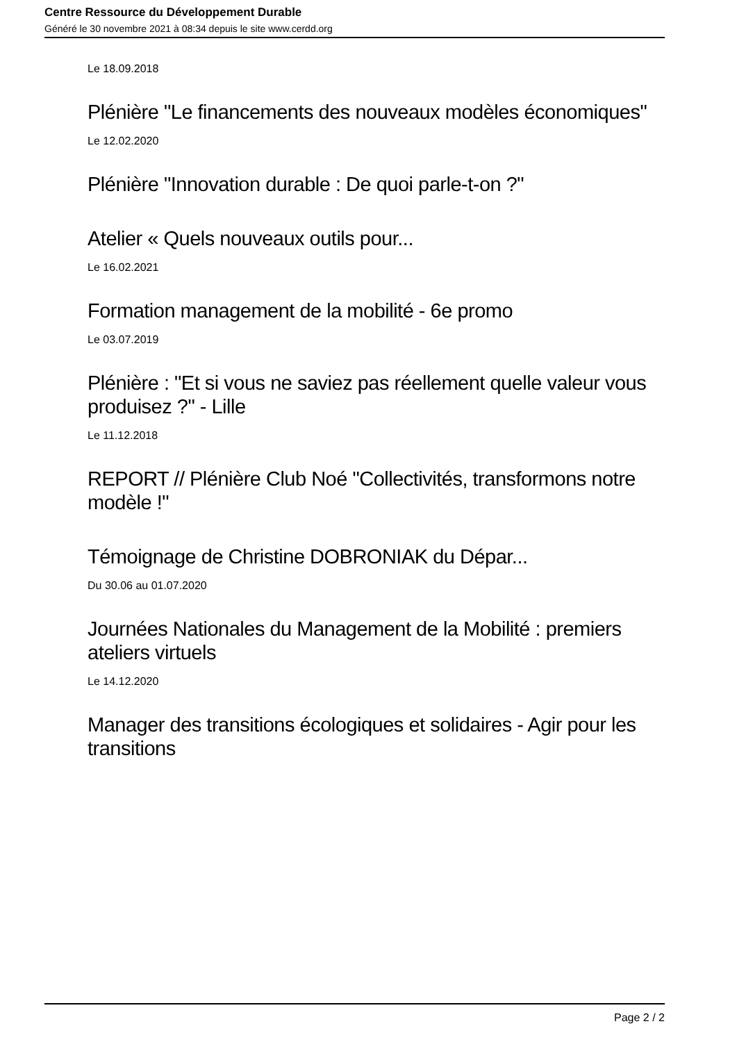Centre Ressource du Développement Durable
Généré le 30 novembre 2021 à 08:34 depuis le site www.cerdd.org
Le 18.09.2018
Plénière "Le financements des nouveaux modèles économiques"
Le 12.02.2020
Plénière "Innovation durable : De quoi parle-t-on ?"
Atelier « Quels nouveaux outils pour...
Le 16.02.2021
Formation management de la mobilité - 6e promo
Le 03.07.2019
Plénière : "Et si vous ne saviez pas réellement quelle valeur vous produisez ?" - Lille
Le 11.12.2018
REPORT // Plénière Club Noé "Collectivités, transformons notre modèle !"
Témoignage de Christine DOBRONIAK du Dépar...
Du 30.06 au 01.07.2020
Journées Nationales du Management de la Mobilité : premiers ateliers virtuels
Le 14.12.2020
Manager des transitions écologiques et solidaires - Agir pour les transitions
Page 2 / 2